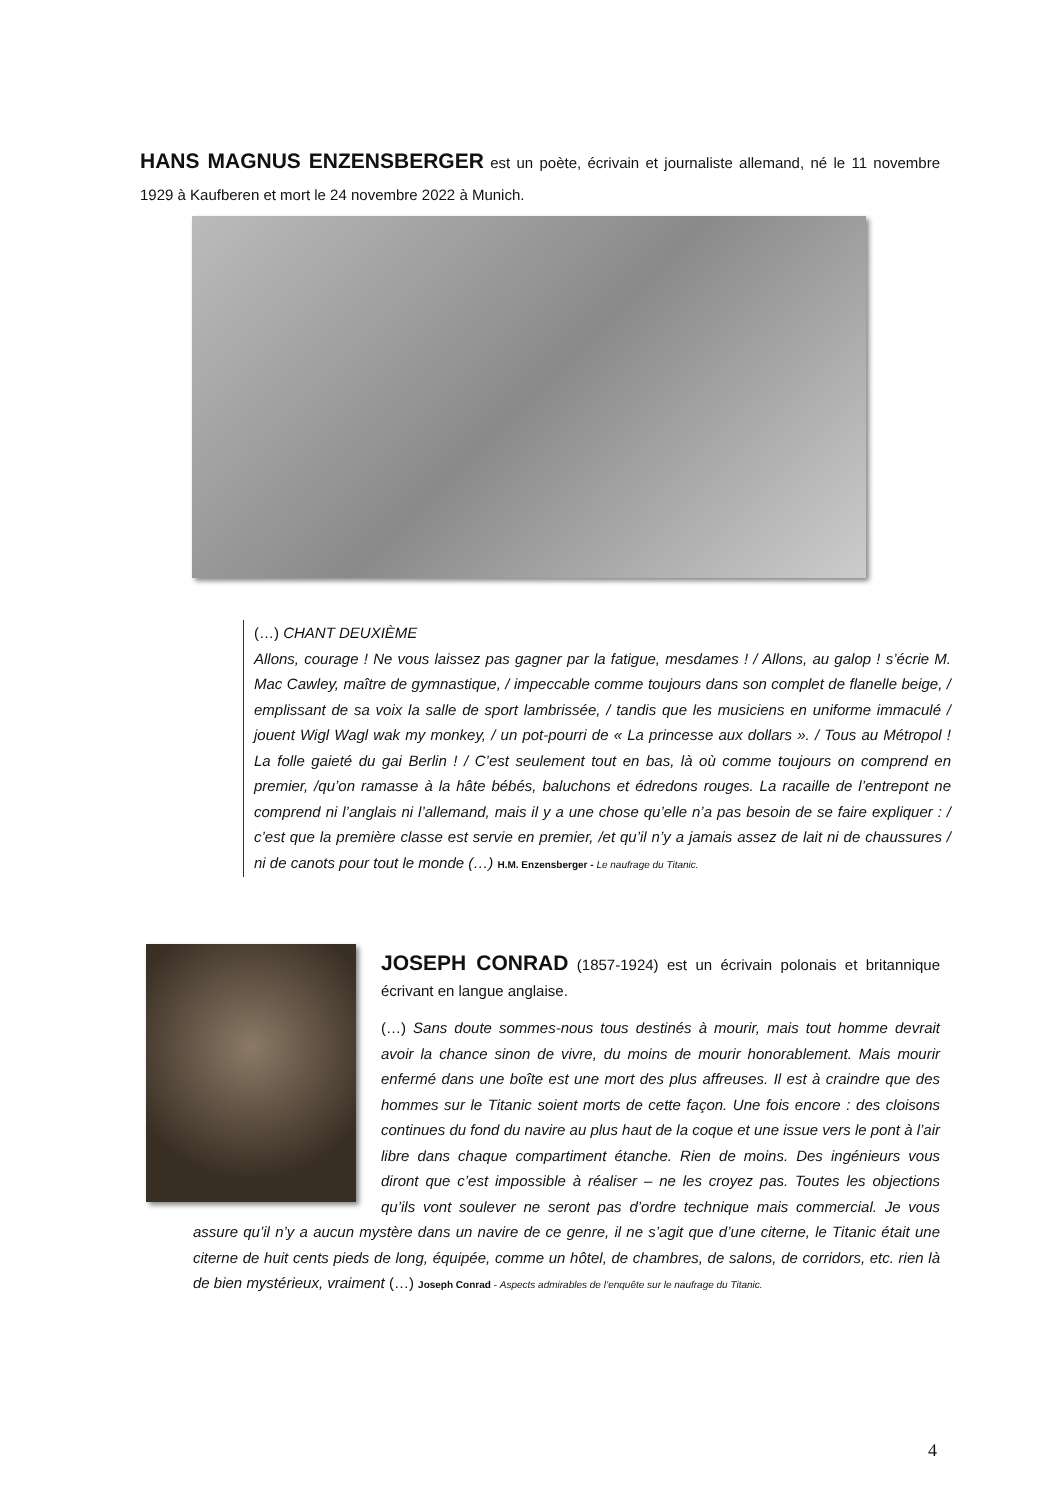HANS MAGNUS ENZENSBERGER est un poète, écrivain et journaliste allemand, né le 11 novembre 1929 à Kaufberen et mort le 24 novembre 2022 à Munich.
(…) CHANT DEUXIÈME
Allons, courage ! Ne vous laissez pas gagner par la fatigue, mesdames ! / Allons, au galop ! s’écrie M. Mac Cawley, maître de gymnastique, / impeccable comme toujours dans son complet de flanelle beige, / emplissant de sa voix la salle de sport lambrissée, / tandis que les musiciens en uniforme immaculé / jouent Wigl Wagl wak my monkey, / un pot-pourri de « La princesse aux dollars ». / Tous au Métropol ! La folle gaieté du gai Berlin ! / C’est seulement tout en bas, là où comme toujours on comprend en premier, /qu’on ramasse à la hâte bébés, baluchons et édredons rouges. La racaille de l’entrepont ne comprend ni l’anglais ni l’allemand, mais il y a une chose qu’elle n’a pas besoin de se faire expliquer : / c’est que la première classe est servie en premier, /et qu’il n’y a jamais assez de lait ni de chaussures / ni de canots pour tout le monde (…) H.M. Enzensberger - Le naufrage du Titanic.
JOSEPH CONRAD (1857-1924) est un écrivain polonais et britannique écrivant en langue anglaise.
(…) Sans doute sommes-nous tous destinés à mourir, mais tout homme devrait avoir la chance sinon de vivre, du moins de mourir honorablement. Mais mourir enfermé dans une boîte est une mort des plus affreuses. Il est à craindre que des hommes sur le Titanic soient morts de cette façon. Une fois encore : des cloisons continues du fond du navire au plus haut de la coque et une issue vers le pont à l’air libre dans chaque compartiment étanche. Rien de moins. Des ingénieurs vous diront que c’est impossible à réaliser – ne les croyez pas. Toutes les objections qu’ils vont soulever ne seront pas d’ordre technique mais commercial. Je vous assure qu’il n’y a aucun mystère dans un navire de ce genre, il ne s’agit que d’une citerne, le Titanic était une citerne de huit cents pieds de long, équipée, comme un hôtel, de chambres, de salons, de corridors, etc. rien là de bien mystérieux, vraiment (…) Joseph Conrad - Aspects admirables de l’enquête sur le naufrage du Titanic.
4